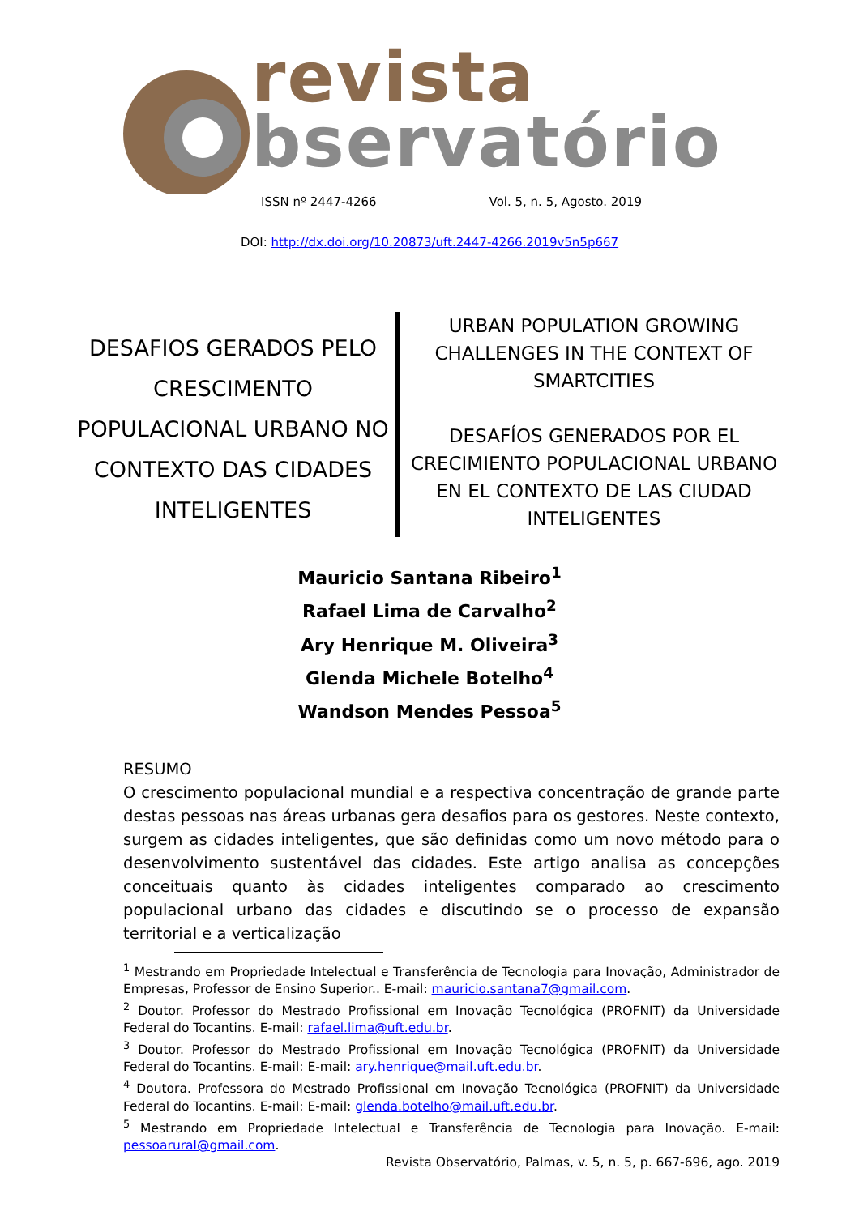revista
bservatório
ISSN nº 2447-4266 Vol. 5, n. 5, Agosto. 2019
DOI: http://dx.doi.org/10.20873/uft.2447-4266.2019v5n5p667
DESAFIOS GERADOS PELO CRESCIMENTO POPULACIONAL URBANO NO CONTEXTO DAS CIDADES INTELIGENTES
URBAN POPULATION GROWING CHALLENGES IN THE CONTEXT OF SMARTCITIES
DESAFÍOS GENERADOS POR EL CRECIMIENTO POPULACIONAL URBANO EN EL CONTEXTO DE LAS CIUDAD INTELIGENTES
Mauricio Santana Ribeiro<sup>1</sup>
Rafael Lima de Carvalho<sup>2</sup>
Ary Henrique M. Oliveira<sup>3</sup>
Glenda Michele Botelho<sup>4</sup>
Wandson Mendes Pessoa<sup>5</sup>
RESUMO
O crescimento populacional mundial e a respectiva concentração de grande parte destas pessoas nas áreas urbanas gera desafios para os gestores. Neste contexto, surgem as cidades inteligentes, que são definidas como um novo método para o desenvolvimento sustentável das cidades. Este artigo analisa as concepções conceituais quanto às cidades inteligentes comparado ao crescimento populacional urbano das cidades e discutindo se o processo de expansão territorial e a verticalização
<sup>1</sup> Mestrando em Propriedade Intelectual e Transferência de Tecnologia para Inovação, Administrador de Empresas, Professor de Ensino Superior.. E-mail: mauricio.santana7@gmail.com.
<sup>2</sup> Doutor. Professor do Mestrado Profissional em Inovação Tecnológica (PROFNIT) da Universidade Federal do Tocantins. E-mail: rafael.lima@uft.edu.br.
<sup>3</sup> Doutor. Professor do Mestrado Profissional em Inovação Tecnológica (PROFNIT) da Universidade Federal do Tocantins. E-mail: E-mail: ary.henrique@mail.uft.edu.br.
<sup>4</sup> Doutora. Professora do Mestrado Profissional em Inovação Tecnológica (PROFNIT) da Universidade Federal do Tocantins. E-mail: E-mail: glenda.botelho@mail.uft.edu.br.
<sup>5</sup> Mestrando em Propriedade Intelectual e Transferência de Tecnologia para Inovação. E-mail: pessoarural@gmail.com.
Revista Observatório, Palmas, v. 5, n. 5, p. 667-696, ago. 2019